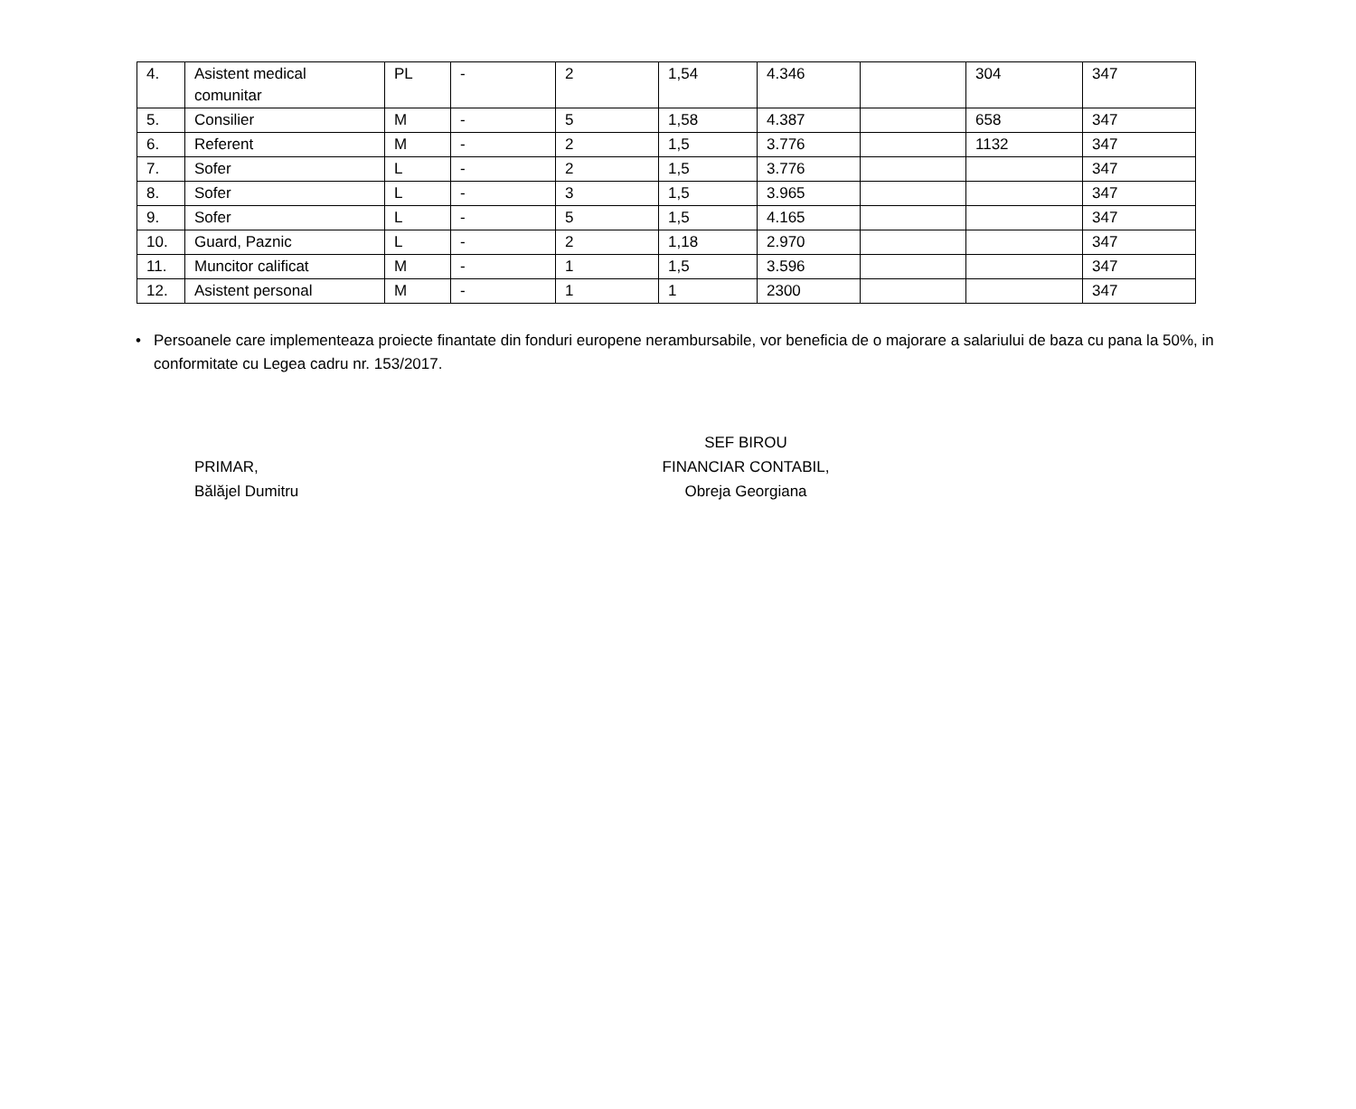| 4. | Asistent medical comunitar | PL | - | 2 | 1,54 | 4.346 | | 304 | 347 |
| 5. | Consilier | M | - | 5 | 1,58 | 4.387 | | 658 | 347 |
| 6. | Referent | M | - | 2 | 1,5 | 3.776 | | 1132 | 347 |
| 7. | Sofer | L | - | 2 | 1,5 | 3.776 | | | 347 |
| 8. | Sofer | L | - | 3 | 1,5 | 3.965 | | | 347 |
| 9. | Sofer | L | - | 5 | 1,5 | 4.165 | | | 347 |
| 10. | Guard, Paznic | L | - | 2 | 1,18 | 2.970 | | | 347 |
| 11. | Muncitor calificat | M | - | 1 | 1,5 | 3.596 | | | 347 |
| 12. | Asistent personal | M | - | 1 | 1 | 2300 | | | 347 |
• Persoanele care implementeaza proiecte finantate din fonduri europene nerambursabile, vor beneficia de o majorare a salariului de baza cu pana la 50%, in conformitate cu Legea cadru nr. 153/2017.
PRIMAR,
Bălăjel Dumitru
SEF BIROU
FINANCIAR CONTABIL,
Obreja Georgiana